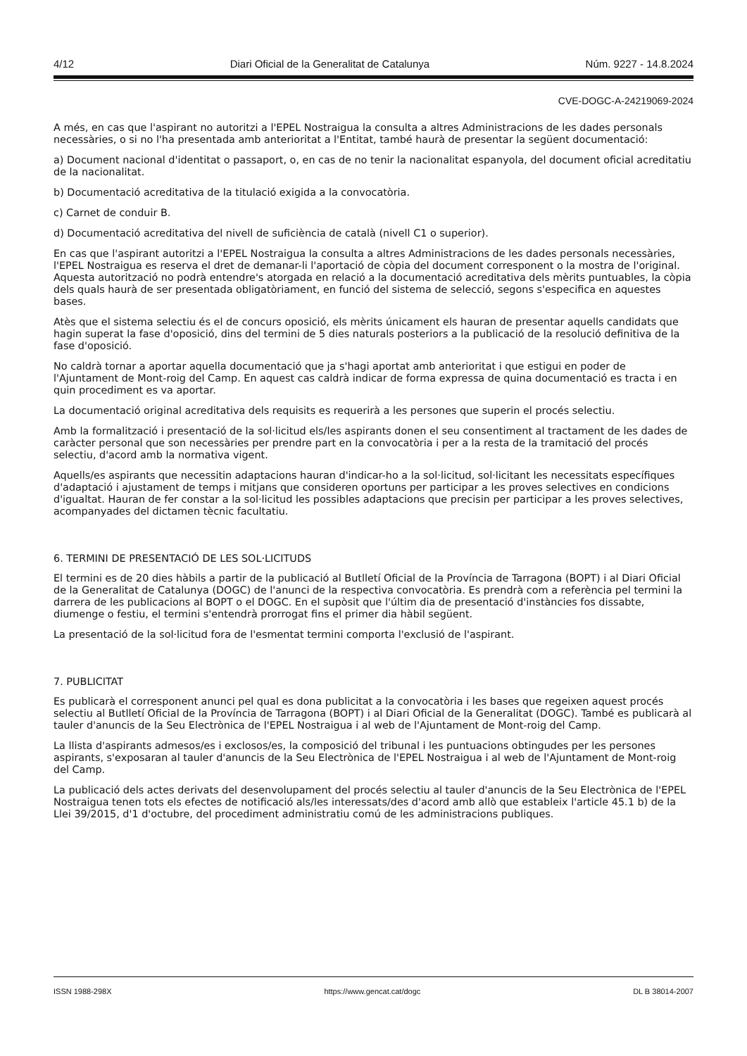4/12 Diari Oficial de la Generalitat de Catalunya Núm. 9227 - 14.8.2024
CVE-DOGC-A-24219069-2024
A més, en cas que l'aspirant no autoritzi a l'EPEL Nostraigua la consulta a altres Administracions de les dades personals necessàries, o si no l'ha presentada amb anterioritat a l'Entitat, també haurà de presentar la següent documentació:
a) Document nacional d'identitat o passaport, o, en cas de no tenir la nacionalitat espanyola, del document oficial acreditatiu de la nacionalitat.
b) Documentació acreditativa de la titulació exigida a la convocatòria.
c) Carnet de conduir B.
d) Documentació acreditativa del nivell de suficiència de català (nivell C1 o superior).
En cas que l'aspirant autoritzi a l'EPEL Nostraigua la consulta a altres Administracions de les dades personals necessàries, l'EPEL Nostraigua es reserva el dret de demanar-li l'aportació de còpia del document corresponent o la mostra de l'original. Aquesta autorització no podrà entendre's atorgada en relació a la documentació acreditativa dels mèrits puntuables, la còpia dels quals haurà de ser presentada obligatòriament, en funció del sistema de selecció, segons s'especifica en aquestes bases.
Atès que el sistema selectiu és el de concurs oposició, els mèrits únicament els hauran de presentar aquells candidats que hagin superat la fase d'oposició, dins del termini de 5 dies naturals posteriors a la publicació de la resolució definitiva de la fase d'oposició.
No caldrà tornar a aportar aquella documentació que ja s'hagi aportat amb anterioritat i que estigui en poder de l'Ajuntament de Mont-roig del Camp. En aquest cas caldrà indicar de forma expressa de quina documentació es tracta i en quin procediment es va aportar.
La documentació original acreditativa dels requisits es requerirà a les persones que superin el procés selectiu.
Amb la formalització i presentació de la sol·licitud els/les aspirants donen el seu consentiment al tractament de les dades de caràcter personal que son necessàries per prendre part en la convocatòria i per a la resta de la tramitació del procés selectiu, d'acord amb la normativa vigent.
Aquells/es aspirants que necessitin adaptacions hauran d'indicar-ho a la sol·licitud, sol·licitant les necessitats específiques d'adaptació i ajustament de temps i mitjans que consideren oportuns per participar a les proves selectives en condicions d'igualtat. Hauran de fer constar a la sol·licitud les possibles adaptacions que precisin per participar a les proves selectives, acompanyades del dictamen tècnic facultatiu.
6. TERMINI DE PRESENTACIÓ DE LES SOL·LICITUDS
El termini es de 20 dies hàbils a partir de la publicació al Butlletí Oficial de la Província de Tarragona (BOPT) i al Diari Oficial de la Generalitat de Catalunya (DOGC) de l'anunci de la respectiva convocatòria. Es prendrà com a referència pel termini la darrera de les publicacions al BOPT o el DOGC. En el supòsit que l'últim dia de presentació d'instàncies fos dissabte, diumenge o festiu, el termini s'entendrà prorrogat fins el primer dia hàbil següent.
La presentació de la sol·licitud fora de l'esmentat termini comporta l'exclusió de l'aspirant.
7. PUBLICITAT
Es publicarà el corresponent anunci pel qual es dona publicitat a la convocatòria i les bases que regeixen aquest procés selectiu al Butlletí Oficial de la Província de Tarragona (BOPT) i al Diari Oficial de la Generalitat (DOGC). També es publicarà al tauler d'anuncis de la Seu Electrònica de l'EPEL Nostraigua i al web de l'Ajuntament de Mont-roig del Camp.
La llista d'aspirants admesos/es i exclosos/es, la composició del tribunal i les puntuacions obtingudes per les persones aspirants, s'exposaran al tauler d'anuncis de la Seu Electrònica de l'EPEL Nostraigua i al web de l'Ajuntament de Mont-roig del Camp.
La publicació dels actes derivats del desenvolupament del procés selectiu al tauler d'anuncis de la Seu Electrònica de l'EPEL Nostraigua tenen tots els efectes de notificació als/les interessats/des d'acord amb allò que estableix l'article 45.1 b) de la Llei 39/2015, d'1 d'octubre, del procediment administratiu comú de les administracions publiques.
ISSN 1988-298X https://www.gencat.cat/dogc DL B 38014-2007